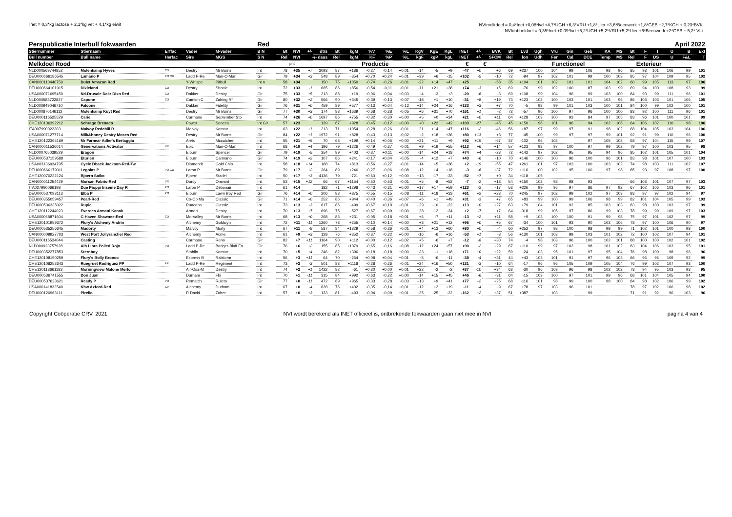Inet = 0,3*kg lactose + 2,1*kg vet + 4,1*kg eiwit
NVImelkdoel = 0,4*Inet +0,08*lvd +4,7*UGH +6,3*VRU +1,8*Uier +3,6*Beenwerk +1,8*GEB +2,7*KGH + 0,23*BVK
NVIdubbeldoel = 0,35*Inet +0,09*lvd +5,2*UGH +5,2*VRU +5,2*Uier +6*Beenwerk +2*GEB + 5,2* VLi
| Perspublicatie Interbull fokwaarden | | | | | Red | | | | | | | | | | | | | | | | | | | | | | | | | | | April 2022 | | |
| Stiernummer | Stiernaam | Erffac | Vader | M-vader | B N | Bt | NVI | +/- | dtrs | Bt | kgM | %V | %E | %L | KgV | KgE | KgL | INET | +/- | BVK | Bt | Lvd | Ugh | Vru | Gin | Geb | KA | MS | Bt | F | T | U | B | Ext |
| Bull number | Bull name | Herfac | Sire | MGS | S N | Rel | NVI | +/- daus | | Rel | kgM | %F | %P | %L | kgF | kgP | kgL | INET | +/- | SFCM | Rel | lon | Udh | Fer | Cal | DCE | Temp | MS | Rel | F | DS | U | F&L | T |
| Melkdoel Rood | | | | | | | pnt | | | | Productie | | | | | | | € | | € | | | | Functioneel | | | | | Exterieur | | | | | |
| NLD000569744852 | Molenkamp Hyves | CD | Destry | Mr Burns | Int | 78 | +35 | +7 | 3093 | 87 | +186 | -0,27 | -0,14 | +0,01 | -14 | -5 | +9 | -47 | +0 | +6 | 69 | +237 | 100 | 104 | 99 | 106 | 98 | 96 | 85 | 93 | 101 | 106 | 99 | 101 |
| DEU000666186545 | Lamano P | PO CD | Ladd P-Re | Man-O-Man | Gir | 79 | +34 | +3 | 548 | 89 | -354 | +0,70 | +0,24 | +0,01 | +39 | +6 | -15 | +102 | -5 | -10 | 72 | -94 | 97 | 102 | 101 | 99 | 100 | 103 | 85 | 97 | 104 | 109 | 95 | 102 |
| CAN000110440759 | Dulet Amazon Red | | Y-Whispe | Pitbull | Int n | 58 | +34 | | 150 | 75 | +1050 | -0,74 | -0,26 | -0,01 | -22 | +14 | +47 | +25 | | -58 | 35 | +104 | 101 | 102 | 101 | 101 | 104 | 102 | 60 | 99 | 105 | 113 | 97 | 106 |
| DEU000664101915 | Dixieland | CD | Destry | Shottle | Int | 72 | +33 | -1 | 665 | 86 | +856 | -0,54 | -0,11 | -0,01 | -11 | +21 | +38 | +74 | -3 | +5 | 69 | -76 | 99 | 102 | 100 | 87 | 103 | 99 | 69 | 94 | 100 | 108 | 93 | 99 |
| USA000071695450 | Nd-Druvale Dakr Dixn Red | CD | Dakker | Destry | Gir | 75 | +33 | +5 | 213 | 88 | +19 | -0,06 | -0,04 | +0,03 | -4 | -3 | +3 | -20 | -6 | -3 | 69 | +108 | 99 | 104 | 96 | 99 | 103 | 100 | 84 | 93 | 99 | 111 | 96 | 101 |
| NLD000583722827 | Capone | CD | Camion C | Zabing Rf | Gir | 80 | +32 | +2 | 566 | 90 | +345 | -0,39 | -0,13 | -0,07 | -18 | +1 | +10 | -31 | +8 | +19 | 73 | +123 | 102 | 100 | 103 | 101 | 103 | 96 | 86 | 103 | 103 | 101 | 106 | 105 |
| NLD000949046710 | Falcone | | Dakker | Fidelity | Gir | 76 | +31 | +0 | 459 | 89 | +577 | -0,13 | +0,04 | -0,12 | +14 | +24 | +16 | +133 | +3 | +7 | 70 | -5 | 98 | 99 | 101 | 103 | 100 | 101 | 84 | 100 | 99 | 102 | 100 | 101 |
| NLD000870146112 | Molenkamp Kuyt Red | | Destry | Mr Burns | Gir | 77 | +30 | +3 | 174 | 88 | +1639 | -0,68 | -0,28 | -0,05 | +6 | +31 | +70 | +161 | +1 | -2 | 72 | -57 | 96 | 100 | 97 | 96 | 100 | 100 | 83 | 92 | 100 | 111 | 96 | 101 |
| DEU000116525529 | Carie | | Carmano | September Sto | Int | 74 | +26 | +0 | 1697 | 86 | +755 | -0,32 | -0,30 | +0,00 | +5 | +0 | +34 | +21 | +0 | +11 | 64 | +128 | 103 | 100 | 93 | 84 | 97 | 105 | 83 | 96 | 101 | 100 | 101 | 99 |
| CHE120136392212 | Schrago Brenaco | | Power | Seneca | Int Gir | 57 | +23 | | 139 | 67 | +928 | -0,45 | -0,12 | +0,00 | +0 | +22 | +42 | +103 | -27 | -45 | 45 | +150 | 96 | 101 | 96 | 94 | 102 | 106 | 64 | 106 | 102 | 110 | 98 | 106 |
| ITA097990022303 | Malvoy Redchili R | | Malvoy | Komtur | Int | 63 | +22 | +1 | 213 | 71 | +1054 | -0,28 | -0,26 | -0,01 | +21 | +14 | +47 | +116 | -2 | -46 | 56 | +87 | 97 | 99 | 97 | 91 | 98 | 102 | 68 | 104 | 105 | 103 | 104 | 106 |
| USA000071277714 | Milk&honey Destry Moses Red | | Destry | Mr Burns | Gir | 84 | +22 | +1 | 1972 | 91 | +828 | -0,43 | -0,13 | -0,02 | -2 | +18 | +36 | +80 | +13 | +3 | 77 | -45 | 100 | 99 | 97 | 97 | 99 | 101 | 92 | 91 | 99 | 110 | 96 | 100 |
| CHE120122365169 | Mr Farnear Adler's Bertaggia | | Arvis | Mccutchen | Int | 55 | +21 | +5 | 70 | 68 | +199 | +0,14 | +0,05 | +0,00 | +21 | +11 | +9 | +92 | +19 | -67 | 37 | -102 | 96 | 102 | | 97 | 105 | 108 | 68 | 97 | 104 | 115 | 99 | 107 |
| CAN000011536014 | Genervations Activator | VR | Epic | Man-O-Man | Int | 68 | +19 | +4 | 196 | 79 | +1226 | -0,49 | -0,27 | -0,01 | +9 | +19 | +55 | +113 | +6 | +14 | 57 | +123 | 98 | 97 | 100 | 97 | 99 | 102 | 79 | 97 | 100 | 103 | 95 | 98 |
| NLD000765039529 | Eragon | | Elburn | Spencer | Gir | 79 | +19 | -5 | 354 | 89 | +403 | -0,37 | +0,11 | +0,00 | -14 | +24 | +18 | +74 | +4 | -23 | 72 | +142 | 97 | 102 | 95 | 95 | 94 | 96 | 85 | 102 | 101 | 105 | 101 | 104 |
| DEU000537159588 | Eturien | | Elburn | Carmano | Gir | 74 | +19 | +2 | 107 | 86 | +241 | -0,17 | +0,04 | -0,05 | -4 | +12 | +7 | +43 | -6 | -10 | 70 | +146 | 100 | 100 | 96 | 100 | 96 | 101 | 83 | 98 | 101 | 107 | 100 | 103 |
| USA003136934795 | Cycle Dback Jackson-Red-Tw | | Diamondt | Gold Chip | Int | 58 | +18 | +14 | 168 | 74 | +813 | -0,56 | -0,27 | -0,01 | -14 | +5 | +36 | +2 | -19 | -55 | 47 | +261 | 101 | 97 | 103 | 100 | 103 | 102 | 74 | 98 | 103 | 111 | 102 | 107 |
| DEU000666179011 | Legolas P | PO CD | Laron P | Mr Burns | Gir | 79 | +17 | +2 | 364 | 89 | +246 | -0,27 | -0,06 | +0,08 | -12 | +4 | +18 | -3 | -6 | +37 | 72 | +116 | 100 | 102 | 95 | 100 | 97 | 98 | 85 | 93 | 97 | 108 | 97 | 100 |
| CHE120070232124 | Bjoern Saiko | | Bjoern | Stadel | Int | 50 | +17 | +3 | 4136 | 79 | -721 | +0,60 | +0,12 | +0,00 | +13 | -17 | -33 | -52 | +7 | +0 | 34 | +118 | 105 | | | | | | | | | | | |
| CAN000011254429 | Morsan Fabric-Red | VR | Dorcy | Onward | Int | 53 | +15 | +12 | 66 | 67 | +1154 | -0,50 | -0,53 | -0,01 | +5 | -8 | +52 | -7 | -2 | +18 | 54 | +150 | 102 | 98 | 98 | 93 | | | 66 | 103 | 101 | 107 | 97 | 103 |
| ITA027990066198 | Due Pioppi Inseme Day R | PO | Laron P | Debonair | Int | 61 | +14 | | 182 | 71 | +1298 | -0,43 | -0,31 | +0,00 | +17 | +17 | +59 | +123 | -2 | -17 | 53 | +226 | 99 | 96 | 97 | 86 | 97 | 92 | 67 | 102 | 106 | 103 | 96 | 101 |
| DEU000537093113 | Elba P | PO | Elburn | Lawn Boy Red | Gir | 76 | +14 | +0 | 206 | 88 | +875 | -0,55 | -0,15 | -0,08 | -11 | +18 | +33 | +61 | +2 | +23 | 70 | +245 | 97 | 102 | 99 | 102 | 97 | 103 | 83 | 97 | 97 | 102 | 94 | 97 |
| DEU000355059457 | Pearl-Red | | Co-Op Ma | Classic | Gir | 71 | +14 | +0 | 252 | 86 | +944 | -0,40 | -0,36 | +0,07 | +6 | +1 | +49 | +31 | -3 | +7 | 65 | +83 | 99 | 100 | 99 | 106 | 98 | 99 | 82 | 101 | 104 | 105 | 99 | 103 |
| DEU000536335022 | Rupie | | Ruacana | Classic | Int | 73 | +13 | -3 | 617 | 86 | -499 | +0,67 | +0,10 | +0,01 | +29 | -10 | -22 | +13 | +0 | +27 | 63 | +79 | 104 | 101 | 92 | 85 | 103 | 103 | 83 | 98 | 100 | 103 | 97 | 99 |
| CHE120112244023 | Everdes Armani Kanak | | Armani | Destry | Int | 70 | +13 | +7 | 696 | 75 | -527 | +0,67 | +0,09 | +0,00 | +28 | -12 | -24 | +2 | -7 | +7 | 64 | -318 | 99 | 105 | 97 | 86 | 99 | 103 | 78 | 99 | 99 | 109 | 97 | 103 |
| USA000068871604 | C-Haven Shawnee-Red | CD | Md-Valley | Mr Burns | Int | 68 | +13 | +0 | 268 | 83 | +231 | -0,05 | -0,18 | +0,01 | +6 | -7 | +11 | -13 | +2 | +11 | 58 | +9 | 103 | 100 | 100 | 91 | 99 | 98 | 75 | 97 | 101 | 102 | 97 | 99 |
| CHE120101959372 | Flury's Alchemy Andrin | | Alchemy | Goldwyn | Int | 72 | +11 | -11 | 1260 | 78 | +255 | -0,10 | +0,14 | +0,00 | +3 | +21 | +12 | +96 | +0 | +5 | 67 | -34 | 100 | 101 | 93 | 90 | 103 | 106 | 78 | 97 | 100 | 106 | 90 | 97 |
| DEU000535256645 | Madorty | | Malvoy | Morty | Int | 67 | +11 | -9 | 587 | 84 | +1329 | -0,58 | -0,36 | -0,01 | +4 | +13 | +60 | +80 | +0 | -4 | 60 | +252 | 97 | 98 | 100 | 98 | 99 | 99 | 71 | 102 | 101 | 100 | 98 | 100 |
| CAN000009927703 | West Port Jollyrancher Red | | Alchemy | Acme | Int | 61 | +9 | +3 | 128 | 76 | +352 | -0,37 | -0,22 | +0,00 | -16 | -6 | +16 | -53 | +1 | -8 | 56 | +130 | 101 | 103 | 99 | 103 | 101 | 102 | 72 | 100 | 102 | 107 | 94 | 101 |
| DEU000116534044 | Casting | | Carmano | Reno | Gir | 82 | +7 | +11 | 1164 | 90 | +112 | +0,00 | -0,12 | +0,02 | +5 | -6 | +7 | -12 | -8 | +30 | 74 | -4 | 98 | 103 | 96 | 100 | 102 | 101 | 88 | 100 | 100 | 102 | 101 | 102 |
| NLD000923757928 | Alh Libra Polled Rojo | PO | Ladd P-Re | Badger-Bluff Fa | Gir | 76 | +6 | +2 | 155 | 85 | +1079 | -0,65 | -0,16 | +0,08 | -12 | +24 | +57 | +90 | -2 | -29 | 67 | +110 | 99 | 97 | 102 | 98 | 101 | 102 | 83 | 104 | 106 | 103 | 95 | 101 |
| DEU000352277853 | Sternboy | | Stabilo | Komtur | Int | 70 | +5 | +4 | 246 | 82 | +396 | +0,18 | -0,18 | +0,00 | +33 | -1 | +18 | +71 | +0 | +22 | 59 | -24 | 103 | 95 | 101 | 97 | 95 | 104 | 76 | 98 | 100 | 98 | 96 | 96 |
| CHE120108190259 | Flury's Bolly Bronco | | Express B | Ralstorm | Int | 56 | +3 | +11 | 64 | 70 | -254 | +0,08 | +0,04 | +0,01 | -5 | -6 | -11 | -38 | -4 | +31 | 44 | +43 | 103 | 101 | 91 | 97 | 96 | 103 | 66 | 96 | 96 | 109 | 92 | 99 |
| CHE120108252643 | Ruegruet Rodriguez PP | PP | Ladd P-Re | Regiment | Int | 73 | +2 | -3 | 501 | 83 | +1118 | -0,28 | -0,26 | -0,01 | +24 | +16 | +50 | +131 | -3 | -10 | 64 | -17 | 96 | 96 | 105 | 109 | 105 | 104 | 76 | 99 | 102 | 107 | 93 | 100 |
| CHE120118661183 | Morningview Malone Merlo | | Air-Osa-M | Destry | Int | 74 | +2 | +1 | 1422 | 82 | -61 | +0,30 | +0,00 | +0,01 | +22 | -2 | -2 | +37 | -10 | +34 | 63 | -30 | 96 | 103 | 96 | 98 | 102 | 102 | 78 | 94 | 95 | 103 | 93 | 95 |
| DEU000536741555 | Don Juan | | Durham | Fbi | Int | 70 | +1 | -11 | 315 | 84 | +992 | -0,63 | -0,22 | +0,00 | -14 | +15 | +45 | +46 | -6 | -31 | 64 | -15 | 103 | 100 | 97 | 101 | 99 | 96 | 68 | 101 | 104 | 105 | 94 | 100 |
| DEU000537623621 | Ready P | PO | Rematch | Ruleto | Gir | 77 | +0 | -11 | 472 | 89 | +965 | -0,33 | -0,28 | -0,03 | +13 | +9 | +41 | +77 | +2 | +25 | 68 | -116 | 101 | 98 | 99 | 100 | 98 | 100 | 84 | 98 | 102 | 106 | 99 | 102 |
| USA000141832540 | Khw Axford-Red | CV | Alchemy | Durham | Int | 67 | +0 | -4 | 628 | 76 | +402 | -0,35 | -0,14 | +0,01 | -12 | +2 | +19 | -11 | -4 | -9 | 67 | +78 | 97 | 103 | 96 | 101 | | | 78 | 97 | 102 | 106 | 98 | 102 |
| DEU000120963111 | Pirello | | R David | Zober | Int | 57 | +0 | +3 | 133 | 81 | -493 | -0,04 | -0,09 | +0,01 | -25 | -25 | -22 | -162 | +2 | +37 | 51 | +387 | | 103 | | 99 | | | 71 | 91 | 92 | 96 | 103 | 96 |
Copyright Coöperatie CRV, 2021 NVI wordt berekend als INET officieel is, ontbrekende fokwaarden gaan niet mee in NVI
pagina 4 van 4